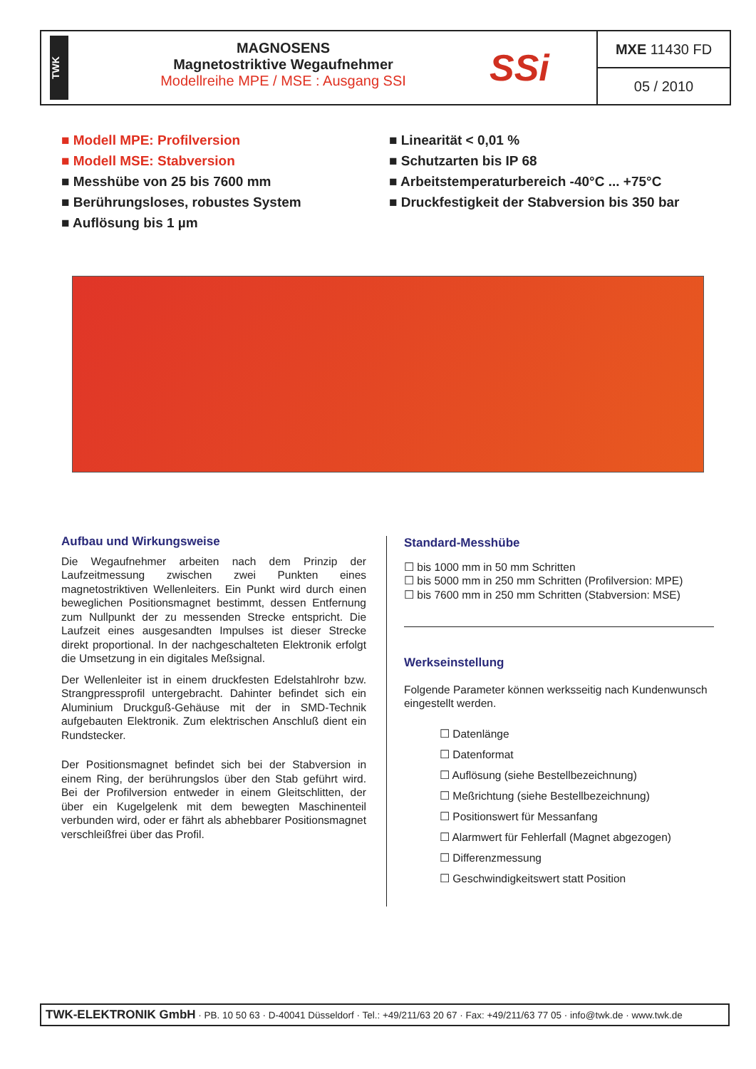TWK
MAGNOSENS
Magnetostriktive Wegaufnehmer
Modellreihe MPE / MSE : Ausgang SSI
SSi
MXE 11430 FD
05 / 2010
■ Modell MPE: Profilversion
■ Modell MSE: Stabversion
■ Messhübe von 25 bis 7600 mm
■ Berührungsloses, robustes System
■ Auflösung bis 1 µm
■ Linearität < 0,01 %
■ Schutzarten bis IP 68
■ Arbeitstemperaturbereich -40°C ... +75°C
■ Druckfestigkeit der Stabversion bis 350 bar
Aufbau und Wirkungsweise
Die Wegaufnehmer arbeiten nach dem Prinzip der Laufzeitmessung zwischen zwei Punkten eines magnetostriktiven Wellenleiters. Ein Punkt wird durch einen beweglichen Positionsmagnet bestimmt, dessen Entfernung zum Nullpunkt der zu messenden Strecke entspricht. Die Laufzeit eines ausgesandten Impulses ist dieser Strecke direkt proportional. In der nachgeschalteten Elektronik erfolgt die Umsetzung in ein digitales Meßsignal.
Der Wellenleiter ist in einem druckfesten Edelstahlrohr bzw. Strangpressprofil untergebracht. Dahinter befindet sich ein Aluminium Druckguß-Gehäuse mit der in SMD-Technik aufgebauten Elektronik. Zum elektrischen Anschluß dient ein Rundstecker.
Der Positionsmagnet befindet sich bei der Stabversion in einem Ring, der berührungslos über den Stab geführt wird. Bei der Profilversion entweder in einem Gleitschlitten, der über ein Kugelgelenk mit dem bewegten Maschinenteil verbunden wird, oder er fährt als abhebbarer Positionsmagnet verschleißfrei über das Profil.
Standard-Messhübe
☐ bis 1000 mm in 50 mm Schritten
☐ bis 5000 mm in 250 mm Schritten (Profilversion: MPE)
☐ bis 7600 mm in 250 mm Schritten (Stabversion: MSE)
Werkseinstellung
Folgende Parameter können werksseitig nach Kundenwunsch eingestellt werden.
☐ Datenlänge
☐ Datenformat
☐ Auflösung (siehe Bestellbezeichnung)
☐ Meßrichtung (siehe Bestellbezeichnung)
☐ Positionswert für Messanfang
☐ Alarmwert für Fehlerfall (Magnet abgezogen)
☐ Differenzmessung
☐ Geschwindigkeitswert statt Position
TWK-ELEKTRONIK GmbH · PB. 10 50 63 · D-40041 Düsseldorf · Tel.: +49/211/63 20 67 · Fax: +49/211/63 77 05 · info@twk.de · www.twk.de